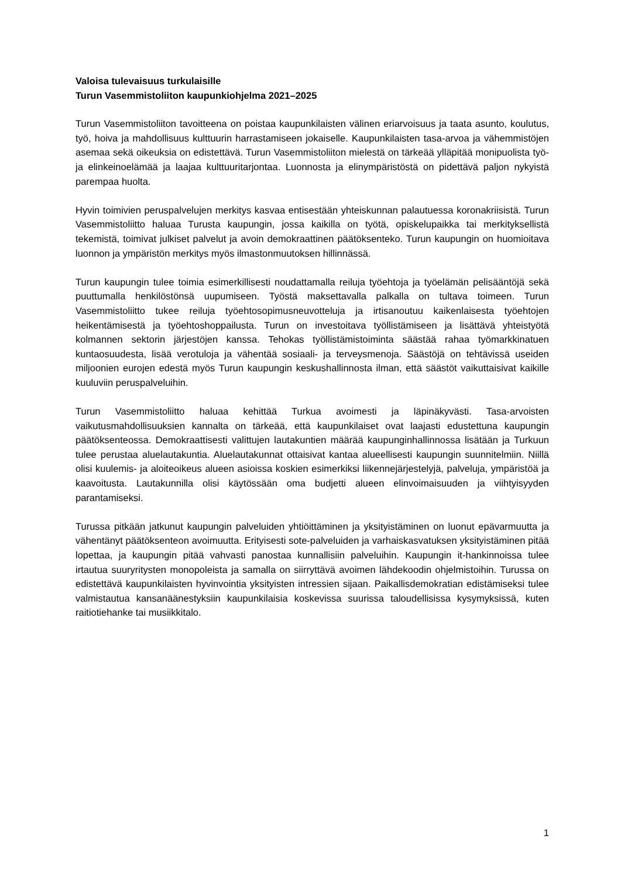Valoisa tulevaisuus turkulaisille
Turun Vasemmistoliiton kaupunkiohjelma 2021–2025
Turun Vasemmistoliiton tavoitteena on poistaa kaupunkilaisten välinen eriarvoisuus ja taata asunto, koulutus, työ, hoiva ja mahdollisuus kulttuurin harrastamiseen jokaiselle. Kaupunkilaisten tasa-arvoa ja vähemmistöjen asemaa sekä oikeuksia on edistettävä. Turun Vasemmistoliiton mielestä on tärkeää ylläpitää monipuolista työ- ja elinkeinoelämää ja laajaa kulttuuritarjontaa. Luonnosta ja elinympäristöstä on pidettävä paljon nykyistä parempaa huolta.
Hyvin toimivien peruspalvelujen merkitys kasvaa entisestään yhteiskunnan palautuessa koronakriisistä. Turun Vasemmistoliitto haluaa Turusta kaupungin, jossa kaikilla on työtä, opiskelupaikka tai merkityksellistä tekemistä, toimivat julkiset palvelut ja avoin demokraattinen päätöksenteko. Turun kaupungin on huomioitava luonnon ja ympäristön merkitys myös ilmastonmuutoksen hillinnässä.
Turun kaupungin tulee toimia esimerkillisesti noudattamalla reiluja työehtoja ja työelämän pelisääntöjä sekä puuttumalla henkilöstönsä uupumiseen. Työstä maksettavalla palkalla on tultava toimeen. Turun Vasemmistoliitto tukee reiluja työehtosopimusneuvotteluja ja irtisanoutuu kaikenlaisesta työehtojen heikentämisestä ja työehtoshoppailusta. Turun on investoitava työllistämiseen ja lisättävä yhteistyötä kolmannen sektorin järjestöjen kanssa. Tehokas työllistämistoiminta säästää rahaa työmarkkinatuen kuntaosuudesta, lisää verotuloja ja vähentää sosiaali- ja terveysmenoja. Säästöjä on tehtävissä useiden miljoonien eurojen edestä myös Turun kaupungin keskushallinnosta ilman, että säästöt vaikuttaisivat kaikille kuuluviin peruspalveluihin.
Turun Vasemmistoliitto haluaa kehittää Turkua avoimesti ja läpinäkyvästi. Tasa-arvoisten vaikutusmahdollisuuksien kannalta on tärkeää, että kaupunkilaiset ovat laajasti edustettuna kaupungin päätöksenteossa. Demokraattisesti valittujen lautakuntien määrää kaupunginhallinnossa lisätään ja Turkuun tulee perustaa aluelautakuntia. Aluelautakunnat ottaisivat kantaa alueellisesti kaupungin suunnitelmiin. Niillä olisi kuulemis- ja aloiteoikeus alueen asioissa koskien esimerkiksi liikennejärjestelyjä, palveluja, ympäristöä ja kaavoitusta. Lautakunnilla olisi käytössään oma budjetti alueen elinvoimaisuuden ja viihtyisyyden parantamiseksi.
Turussa pitkään jatkunut kaupungin palveluiden yhtiöittäminen ja yksityistäminen on luonut epävarmuutta ja vähentänyt päätöksenteon avoimuutta. Erityisesti sote-palveluiden ja varhaiskasvatuksen yksityistäminen pitää lopettaa, ja kaupungin pitää vahvasti panostaa kunnallisiin palveluihin. Kaupungin it-hankinnoissa tulee irtautua suuryritysten monopoleista ja samalla on siirryttävä avoimen lähdekoodin ohjelmistoihin. Turussa on edistettävä kaupunkilaisten hyvinvointia yksityisten intressien sijaan. Paikallisdemokratian edistämiseksi tulee valmistautua kansanäänestyksiin kaupunkilaisia koskevissa suurissa taloudellisissa kysymyksissä, kuten raitiotiehanke tai musiikkitalo.
1